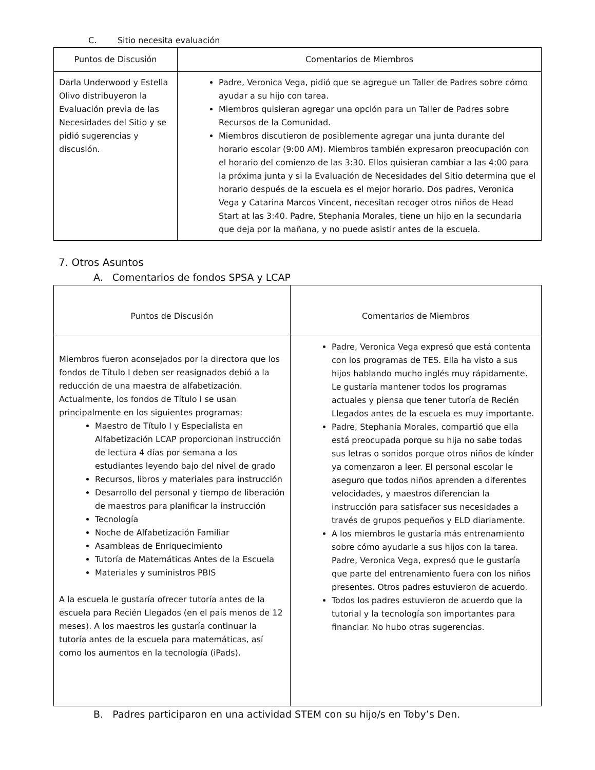C. Sitio necesita evaluación
| Puntos de Discusión | Comentarios de Miembros |
| --- | --- |
| Darla Underwood y Estella Olivo distribuyeron la Evaluación previa de las Necesidades del Sitio y se pidió sugerencias y discusión. | Padre, Veronica Vega, pidió que se agregue un Taller de Padres sobre cómo ayudar a su hijo con tarea. Miembros quisieran agregar una opción para un Taller de Padres sobre Recursos de la Comunidad. Miembros discutieron de posiblemente agregar una junta durante del horario escolar (9:00 AM). Miembros también expresaron preocupación con el horario del comienzo de las 3:30. Ellos quisieran cambiar a las 4:00 para la próxima junta y si la Evaluación de Necesidades del Sitio determina que el horario después de la escuela es el mejor horario. Dos padres, Veronica Vega y Catarina Marcos Vincent, necesitan recoger otros niños de Head Start at las 3:40. Padre, Stephania Morales, tiene un hijo en la secundaria que deja por la mañana, y no puede asistir antes de la escuela. |
7. Otros Asuntos
A. Comentarios de fondos SPSA y LCAP
| Puntos de Discusión | Comentarios de Miembros |
| --- | --- |
| Miembros fueron aconsejados por la directora que los fondos de Título I deben ser reasignados debió a la reducción de una maestra de alfabetización. Actualmente, los fondos de Título I se usan principalmente en los siguientes programas: Maestro de Título I y Especialista en Alfabetización LCAP proporcionan instrucción de lectura 4 días por semana a los estudiantes leyendo bajo del nivel de grado Recursos, libros y materiales para instrucción Desarrollo del personal y tiempo de liberación de maestros para planificar la instrucción Tecnología Noche de Alfabetización Familiar Asambleas de Enriquecimiento Tutoría de Matemáticas Antes de la Escuela Materiales y suministros PBIS A la escuela le gustaría ofrecer tutoría antes de la escuela para Recién Llegados (en el país menos de 12 meses). A los maestros les gustaría continuar la tutoría antes de la escuela para matemáticas, así como los aumentos en la tecnología (iPads). | Padre, Veronica Vega expresó que está contenta con los programas de TES. Ella ha visto a sus hijos hablando mucho inglés muy rápidamente. Le gustaría mantener todos los programas actuales y piensa que tener tutoría de Recién Llegados antes de la escuela es muy importante. Padre, Stephania Morales, compartió que ella está preocupada porque su hija no sabe todas sus letras o sonidos porque otros niños de kínder ya comenzaron a leer. El personal escolar le aseguro que todos niños aprenden a diferentes velocidades, y maestros diferencian la instrucción para satisfacer sus necesidades a través de grupos pequeños y ELD diariamente. A los miembros le gustaría más entrenamiento sobre cómo ayudarle a sus hijos con la tarea. Padre, Veronica Vega, expresó que le gustaría que parte del entrenamiento fuera con los niños presentes. Otros padres estuvieron de acuerdo. Todos los padres estuvieron de acuerdo que la tutorial y la tecnología son importantes para financiar. No hubo otras sugerencias. |
B. Padres participaron en una actividad STEM con su hijo/s en Toby’s Den.